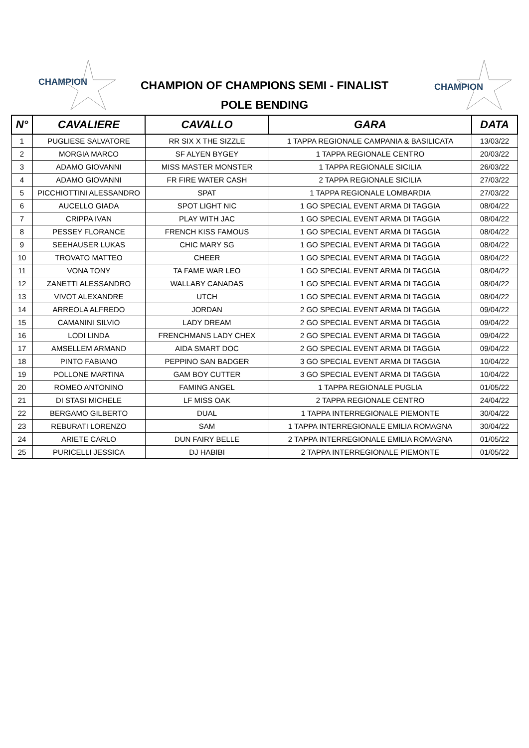CHAMPION
CHAMPION
CHAMPION OF CHAMPIONS SEMI - FINALIST
POLE BENDING
| N° | CAVALIERE | CAVALLO | GARA | DATA |
| --- | --- | --- | --- | --- |
| 1 | PUGLIESE SALVATORE | RR SIX X THE SIZZLE | 1 TAPPA REGIONALE CAMPANIA & BASILICATA | 13/03/22 |
| 2 | MORGIA MARCO | SF ALYEN BYGEY | 1 TAPPA REGIONALE CENTRO | 20/03/22 |
| 3 | ADAMO GIOVANNI | MISS MASTER MONSTER | 1 TAPPA REGIONALE SICILIA | 26/03/22 |
| 4 | ADAMO GIOVANNI | FR FIRE WATER CASH | 2 TAPPA REGIONALE SICILIA | 27/03/22 |
| 5 | PICCHIOTTINI ALESSANDRO | SPAT | 1 TAPPA REGIONALE LOMBARDIA | 27/03/22 |
| 6 | AUCELLO GIADA | SPOT LIGHT NIC | 1 GO SPECIAL EVENT ARMA DI TAGGIA | 08/04/22 |
| 7 | CRIPPA IVAN | PLAY WITH JAC | 1 GO SPECIAL EVENT ARMA DI TAGGIA | 08/04/22 |
| 8 | PESSEY FLORANCE | FRENCH KISS FAMOUS | 1 GO SPECIAL EVENT ARMA DI TAGGIA | 08/04/22 |
| 9 | SEEHAUSER LUKAS | CHIC MARY SG | 1 GO SPECIAL EVENT ARMA DI TAGGIA | 08/04/22 |
| 10 | TROVATO MATTEO | CHEER | 1 GO SPECIAL EVENT ARMA DI TAGGIA | 08/04/22 |
| 11 | VONA TONY | TA FAME WAR LEO | 1 GO SPECIAL EVENT ARMA DI TAGGIA | 08/04/22 |
| 12 | ZANETTI ALESSANDRO | WALLABY CANADAS | 1 GO SPECIAL EVENT ARMA DI TAGGIA | 08/04/22 |
| 13 | VIVOT ALEXANDRE | UTCH | 1 GO SPECIAL EVENT ARMA DI TAGGIA | 08/04/22 |
| 14 | ARREOLA ALFREDO | JORDAN | 2 GO SPECIAL EVENT ARMA DI TAGGIA | 09/04/22 |
| 15 | CAMANINI SILVIO | LADY DREAM | 2 GO SPECIAL EVENT ARMA DI TAGGIA | 09/04/22 |
| 16 | LODI LINDA | FRENCHMANS LADY CHEX | 2 GO SPECIAL EVENT ARMA DI TAGGIA | 09/04/22 |
| 17 | AMSELLEM ARMAND | AIDA SMART DOC | 2 GO SPECIAL EVENT ARMA DI TAGGIA | 09/04/22 |
| 18 | PINTO FABIANO | PEPPINO SAN BADGER | 3 GO SPECIAL EVENT ARMA DI TAGGIA | 10/04/22 |
| 19 | POLLONE MARTINA | GAM BOY CUTTER | 3 GO SPECIAL EVENT ARMA DI TAGGIA | 10/04/22 |
| 20 | ROMEO ANTONINO | FAMING ANGEL | 1 TAPPA REGIONALE PUGLIA | 01/05/22 |
| 21 | DI STASI MICHELE | LF MISS OAK | 2 TAPPA REGIONALE CENTRO | 24/04/22 |
| 22 | BERGAMO GILBERTO | DUAL | 1 TAPPA INTERREGIONALE PIEMONTE | 30/04/22 |
| 23 | REBURATI LORENZO | SAM | 1 TAPPA INTERREGIONALE EMILIA ROMAGNA | 30/04/22 |
| 24 | ARIETE CARLO | DUN FAIRY BELLE | 2 TAPPA INTERREGIONALE EMILIA ROMAGNA | 01/05/22 |
| 25 | PURICELLI JESSICA | DJ HABIBI | 2 TAPPA INTERREGIONALE PIEMONTE | 01/05/22 |